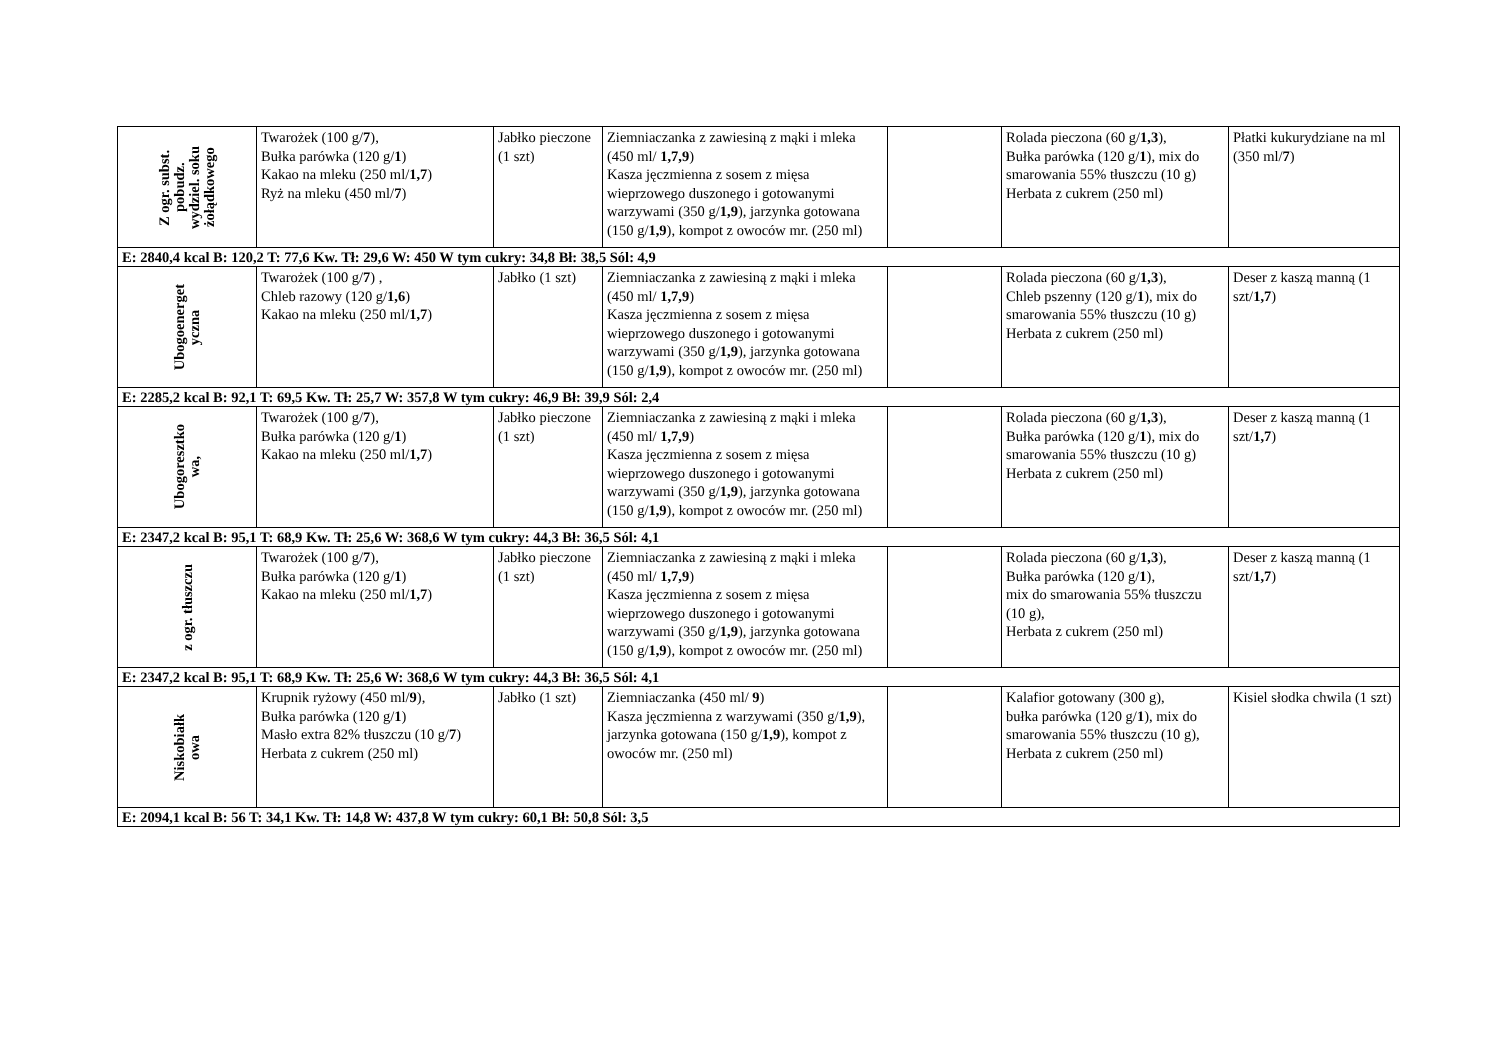| Z ogr. subst. pobudz. wydziel. soku żołądkowego | Twarożek (100 g/ 7 ), Bułka parówka (120 g/ 1 ) Kakao na mleku (250 ml/ 1,7 ) Ryż na mleku (450 ml/ 7 ) | Jabłko pieczone (1 szt) | Ziemniaczanka z zawiesiną z mąki i mleka (450 ml/ 1,7,9 ) Kasza jęczmienna z sosem z mięsa wieprzowego duszonego i gotowanymi warzywami (350 g/ 1,9 ), jarzynka gotowana (150 g/ 1,9 ), kompot z owoców mr. (250 ml) | | Rolada pieczona (60 g/ 1,3 ), Bułka parówka (120 g/ 1 ), mix do smarowania 55% tłuszczu (10 g) Herbata z cukrem (250 ml) | Płatki kukurydziane na ml (350 ml/ 7 ) |
| E: 2840,4 kcal B: 120,2 T: 77,6 Kw. Tł: 29,6 W: 450 W tym cukry: 34,8 Bł: 38,5 Sól: 4,9 | | | | | | |
| Ubogoenerget yczna | Twarożek (100 g/ 7 ) , Chleb razowy (120 g/ 1,6 ) Kakao na mleku (250 ml/ 1,7 ) | Jabłko (1 szt) | Ziemniaczanka z zawiesiną z mąki i mleka (450 ml/ 1,7,9 ) Kasza jęczmienna z sosem z mięsa wieprzowego duszonego i gotowanymi warzywami (350 g/ 1,9 ), jarzynka gotowana (150 g/ 1,9 ), kompot z owoców mr. (250 ml) | | Rolada pieczona (60 g/ 1,3 ), Chleb pszenny (120 g/ 1 ), mix do smarowania 55% tłuszczu (10 g) Herbata z cukrem (250 ml) | Deser z kaszą manną (1 szt/ 1,7 ) |
| E: 2285,2 kcal B: 92,1 T: 69,5 Kw. Tł: 25,7 W: 357,8 W tym cukry: 46,9 Bł: 39,9 Sól: 2,4 | | | | | | |
| Ubogoresztko wa, | Twarożek (100 g/ 7 ), Bułka parówka (120 g/ 1 ) Kakao na mleku (250 ml/ 1,7 ) | Jabłko pieczone (1 szt) | Ziemniaczanka z zawiesiną z mąki i mleka (450 ml/ 1,7,9 ) Kasza jęczmienna z sosem z mięsa wieprzowego duszonego i gotowanymi warzywami (350 g/ 1,9 ), jarzynka gotowana (150 g/ 1,9 ), kompot z owoców mr. (250 ml) | | Rolada pieczona (60 g/ 1,3 ), Bułka parówka (120 g/ 1 ), mix do smarowania 55% tłuszczu (10 g) Herbata z cukrem (250 ml) | Deser z kaszą manną (1 szt/ 1,7 ) |
| E: 2347,2 kcal B: 95,1 T: 68,9 Kw. Tł: 25,6 W: 368,6 W tym cukry: 44,3 Bł: 36,5 Sól: 4,1 | | | | | | |
| z ogr. tłuszczu | Twarożek (100 g/ 7 ), Bułka parówka (120 g/ 1 ) Kakao na mleku (250 ml/ 1,7 ) | Jabłko pieczone (1 szt) | Ziemniaczanka z zawiesiną z mąki i mleka (450 ml/ 1,7,9 ) Kasza jęczmienna z sosem z mięsa wieprzowego duszonego i gotowanymi warzywami (350 g/ 1,9 ), jarzynka gotowana (150 g/ 1,9 ), kompot z owoców mr. (250 ml) | | Rolada pieczona (60 g/ 1,3 ), Bułka parówka (120 g/ 1 ), mix do smarowania 55% tłuszczu (10 g), Herbata z cukrem (250 ml) | Deser z kaszą manną (1 szt/ 1,7 ) |
| E: 2347,2 kcal B: 95,1 T: 68,9 Kw. Tł: 25,6 W: 368,6 W tym cukry: 44,3 Bł: 36,5 Sól: 4,1 | | | | | | |
| Niskobiałk owa | Krupnik ryżowy (450 ml/ 9 ), Bułka parówka (120 g/ 1 ) Masło extra 82% tłuszczu (10 g/ 7 ) Herbata z cukrem (250 ml) | Jabłko (1 szt) | Ziemniaczanka (450 ml/ 9 ) Kasza jęczmienna z warzywami (350 g/ 1,9 ), jarzynka gotowana (150 g/ 1,9 ), kompot z owoców mr. (250 ml) | | Kalafior gotowany (300 g), bułka parówka (120 g/ 1 ), mix do smarowania 55% tłuszczu (10 g), Herbata z cukrem (250 ml) | Kisiel słodka chwila (1 szt) |
| E: 2094,1 kcal B: 56 T: 34,1 Kw. Tł: 14,8 W: 437,8 W tym cukry: 60,1 Bł: 50,8 Sól: 3,5 | | | | | | |